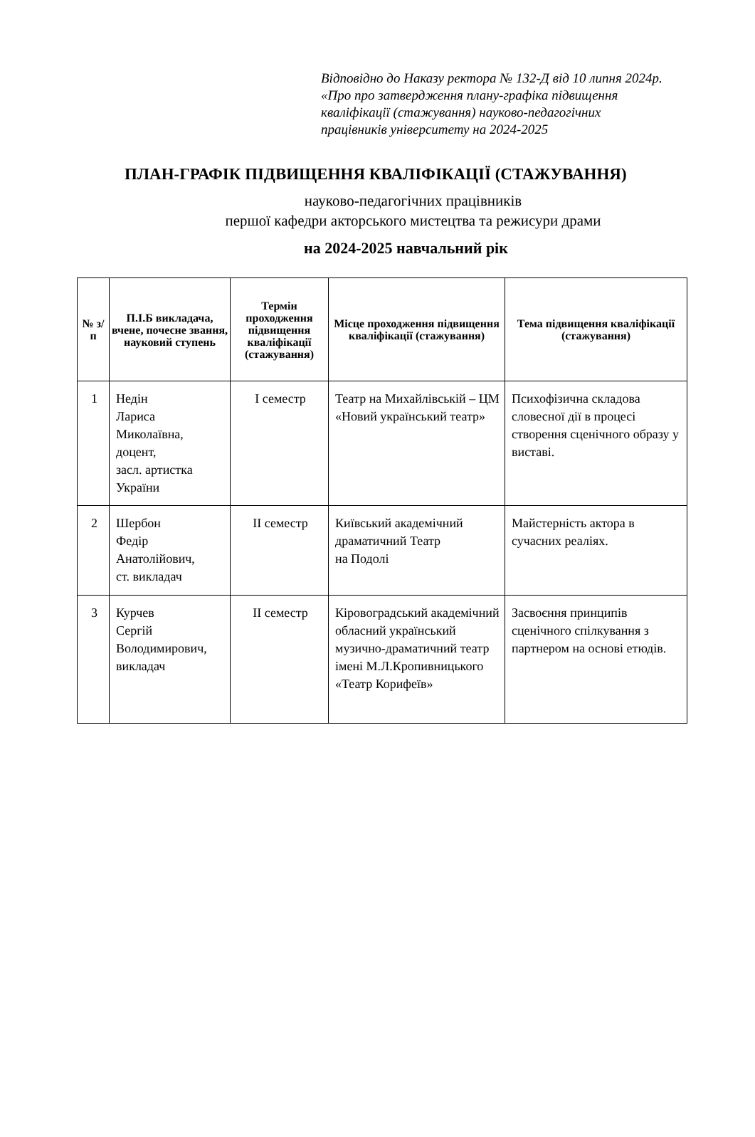Відповідно до Наказу ректора № 132-Д від 10 липня 2024р. «Про про затвердження плану-графіка підвищення кваліфікації (стажування) науково-педагогічних працівників університету на 2024-2025
ПЛАН-ГРАФІК ПІДВИЩЕННЯ КВАЛІФІКАЦІЇ (СТАЖУВАННЯ)
науково-педагогічних працівників
першої кафедри акторського мистецтва та режисури драми
на 2024-2025 навчальний рік
| № з/п | П.І.Б викладача, вчене, почесне звання, науковий ступень | Термін проходження підвищення кваліфікації (стажування) | Місце проходження підвищення кваліфікації (стажування) | Тема підвищення кваліфікації (стажування) |
| --- | --- | --- | --- | --- |
| 1 | Недін Лариса Миколаївна, доцент, засл. артистка України | І семестр | Театр на Михайлівській – ЦМ «Новий український театр» | Психофізична складова словесної дії в процесі створення сценічного образу у виставі. |
| 2 | Шербон Федір Анатолійович, ст. викладач | ІІ семестр | Київський академічний драматичний Театр на Подолі | Майстерність актора в сучасних реаліях. |
| 3 | Курчев Сергій Володимирович, викладач | ІІ семестр | Кіровоградський академічний обласний український музично-драматичний театр імені М.Л.Кропивницького «Театр Корифеїв» | Засвоєння принципів сценічного спілкування з партнером на основі етюдів. |